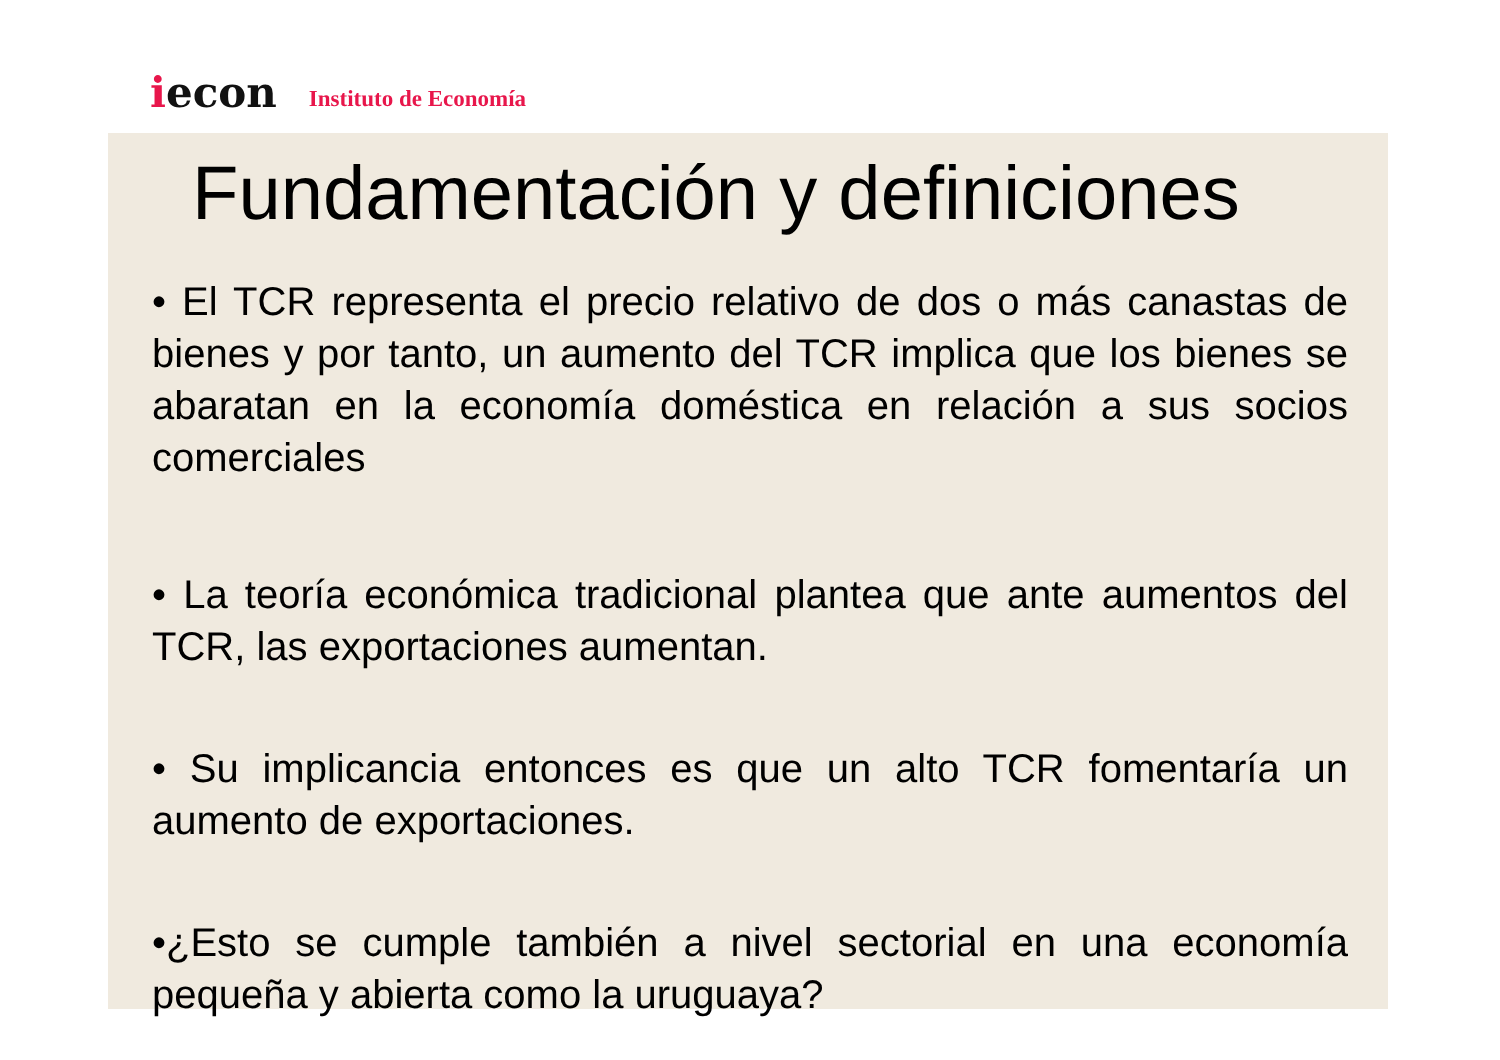iecon
Instituto de Economía
Fundamentación y definiciones
• El TCR representa el precio relativo de dos o más canastas de bienes y por tanto, un aumento del TCR implica que los bienes se abaratan en la economía doméstica en relación a sus socios comerciales
• La teoría económica tradicional plantea que ante aumentos del TCR, las exportaciones aumentan.
• Su implicancia entonces es que un alto TCR fomentaría un aumento de exportaciones.
•¿Esto se cumple también a nivel sectorial en una economía pequeña y abierta como la uruguaya?